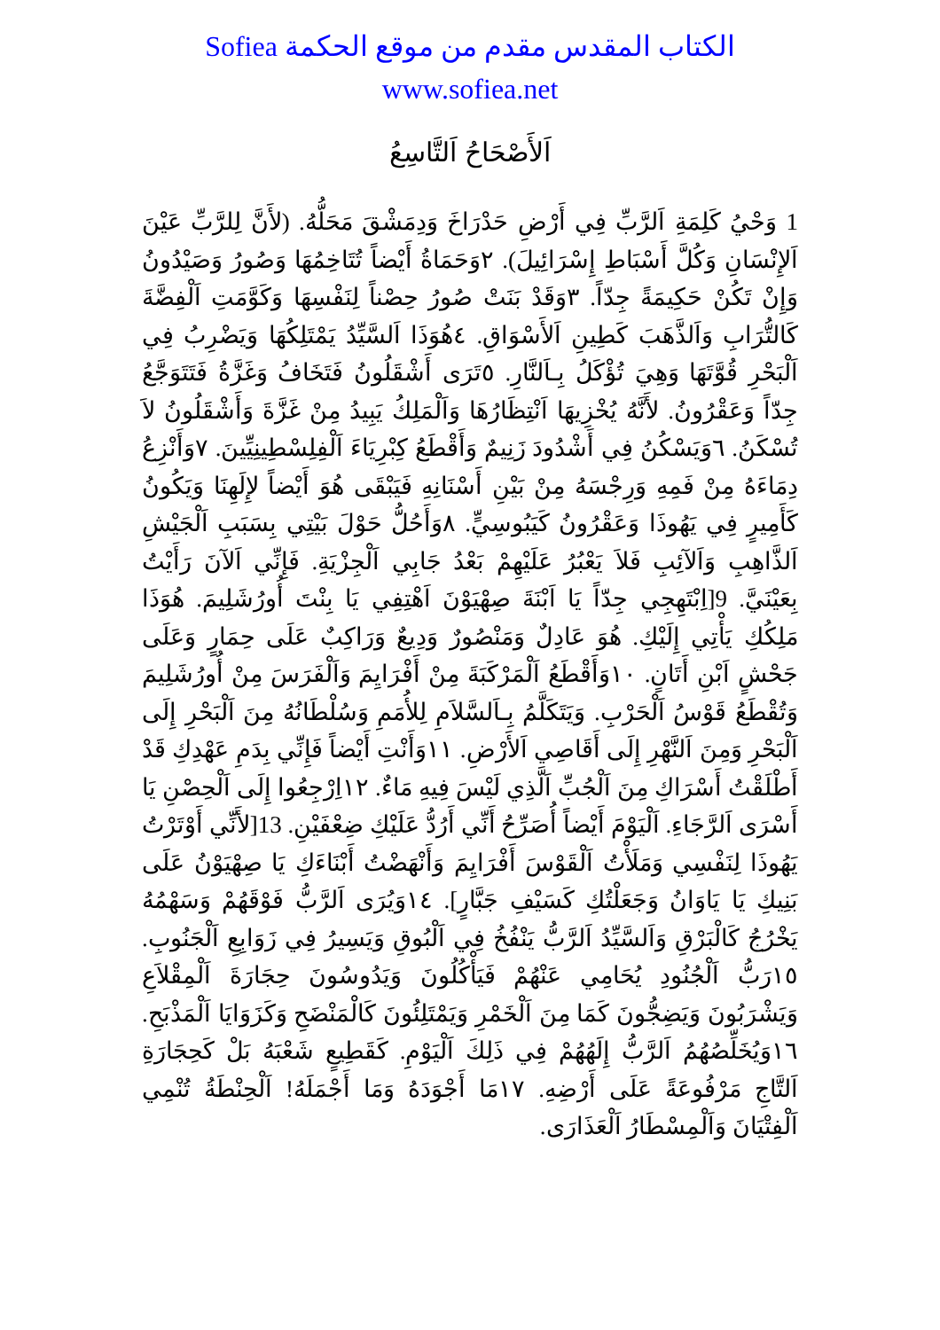الكتاب المقدس مقدم من موقع الحكمة Sofiea
www.sofiea.net
اَلأَصْحَاحُ اَلتَّاسِعُ
1 وَحْيُ كَلِمَةِ اَلرَّبِّ فِي أَرْضِ حَدْرَاخَ وَدِمَشْقَ مَحَلُّهُ. (لأَنَّ لِلرَّبِّ عَيْنَ اَلإِنْسَانِ وَكُلَّ أَسْبَاطِ إِسْرَائِيلَ). ٢وَحَمَاةُ أَيْضاً تُتَاخِمُهَا وَصُورُ وَصَيْدُونُ وَإِنْ تَكُنْ حَكِيمَةً جِدّاً. ٣وَقَدْ بَنَتْ صُورُ حِصْناً لِنَفْسِهَا وَكَوَّمَتِ اَلْفِضَّةَ كَالتُّرَابِ وَاَلذَّهَبَ كَطِينِ اَلأَسْوَاقِ. ٤هُوَذَا اَلسَّيِّدُ يَمْتَلِكُهَا وَيَضْرِبُ فِي اَلْبَحْرِ قُوَّتَهَا وَهِيَ تُؤْكَلُ بِـاَلنَّارِ. ٥تَرَى أَشْقَلُونُ فَتَخَافُ وَغَزَّةُ فَتَتَوَجَّعُ جِدّاً وَعَقْرُونُ. لأَنَّهُ يُخْزِيهَا اَنْتِظَارُهَا وَاَلْمَلِكُ يَبِيدُ مِنْ غَزَّةَ وَأَشْقَلُونُ لاَ تُسْكَنُ. ٦وَيَسْكُنُ فِي أَشْدُودَ زَنِيمٌ وَأَقْطَعُ كِبْرِيَاءَ اَلْفِلِسْطِينِيِّينَ. ٧وَأَنْزِعُ دِمَاءَهُ مِنْ فَمِهِ وَرِجْسَهُ مِنْ بَيْنِ أَسْنَانِهِ فَيَبْقَى هُوَ أَيْضاً لإِلَهِنَا وَيَكُونُ كَأَمِيرٍ فِي يَهُوذَا وَعَقْرُونُ كَيَبُوسِيٍّ. ٨وَأَحُلُّ حَوْلَ بَيْتِي بِسَبَبِ اَلْجَيْشِ اَلذَّاهِبِ وَاَلآئِبِ فَلاَ يَعْبُرُ عَلَيْهِمْ بَعْدُ جَابِي اَلْجِزْيَةِ. فَإِنِّي اَلآنَ رَأَيْتُ بِعَيْنَيَّ. 9[اِبْتَهِجِي جِدّاً يَا اَبْنَةَ صِهْيَوْنَ اَهْتِفِي يَا بِنْتَ أُورُشَلِيمَ. هُوَذَا مَلِكُكِ يَأْتِي إِلَيْكِ. هُوَ عَادِلٌ وَمَنْصُورٌ وَدِيعٌ وَرَاكِبٌ عَلَى حِمَارٍ وَعَلَى جَحْشٍ اَبْنِ أَتَانٍ. ١٠وَأَقْطَعُ اَلْمَرْكَبَةَ مِنْ أَفْرَايِمَ وَاَلْفَرَسَ مِنْ أُورُشَلِيمَ وَتُقْطَعُ قَوْسُ اَلْحَرْبِ. وَيَتَكَلَّمُ بِـاَلسَّلاَمِ لِلأُمَمِ وَسُلْطَانُهُ مِنَ اَلْبَحْرِ إِلَى اَلْبَحْرِ وَمِنَ اَلنَّهْرِ إِلَى أَقَاصِي اَلأَرْضِ. ١١وَأَنْتِ أَيْضاً فَإِنِّي بِدَمِ عَهْدِكِ قَدْ أَطْلَقْتُ أَسْرَاكِ مِنَ اَلْجُبِّ اَلَّذِي لَيْسَ فِيهِ مَاءٌ. ١٢اِرْجِعُوا إِلَى اَلْحِصْنِ يَا أَسْرَى اَلرَّجَاءِ. اَلْيَوْمَ أَيْضاً أُصَرِّحُ أَنِّي أَرُدُّ عَلَيْكِ ضِعْفَيْنِ. 13[لأَنِّي أَوْتَرْتُ يَهُوذَا لِنَفْسِي وَمَلَأْتُ اَلْقَوْسَ أَفْرَايِمَ وَأَنْهَضْتُ أَبْنَاءَكِ يَا صِهْيَوْنُ عَلَى بَنِيكِ يَا يَاوَانُ وَجَعَلْتُكِ كَسَيْفِ جَبَّارٍ]. ١٤وَيُرَى اَلرَّبُّ فَوْقَهُمْ وَسَهْمُهُ يَخْرُجُ كَالْبَرْقِ وَاَلسَّيِّدُ اَلرَّبُّ يَنْفُخُ فِي اَلْبُوقِ وَيَسِيرُ فِي زَوَابِعِ اَلْجَنُوبِ. ١٥رَبُّ اَلْجُنُودِ يُحَامِي عَنْهُمْ فَيَأْكُلُونَ وَيَدُوسُونَ حِجَارَةَ اَلْمِقْلاَعِ وَيَشْرَبُونَ وَيَضِجُّونَ كَمَا مِنَ اَلْخَمْرِ وَيَمْتَلِئُونَ كَالْمَنْضَحِ وَكَزَوَايَا اَلْمَذْبَحِ. ١٦وَيُخَلِّصُهُمُ اَلرَّبُّ إِلَهُهُمْ فِي ذَلِكَ اَلْيَوْمِ. كَقَطِيعٍ شَعْبَهُ بَلْ كَحِجَارَةِ اَلتَّاجِ مَرْفُوعَةً عَلَى أَرْضِهِ. ١٧مَا أَجْوَدَهُ وَمَا أَجْمَلَهُ! اَلْحِنْطَةُ تُنْمِي اَلْفِتْيَانَ وَاَلْمِسْطَارُ اَلْعَذَارَى.